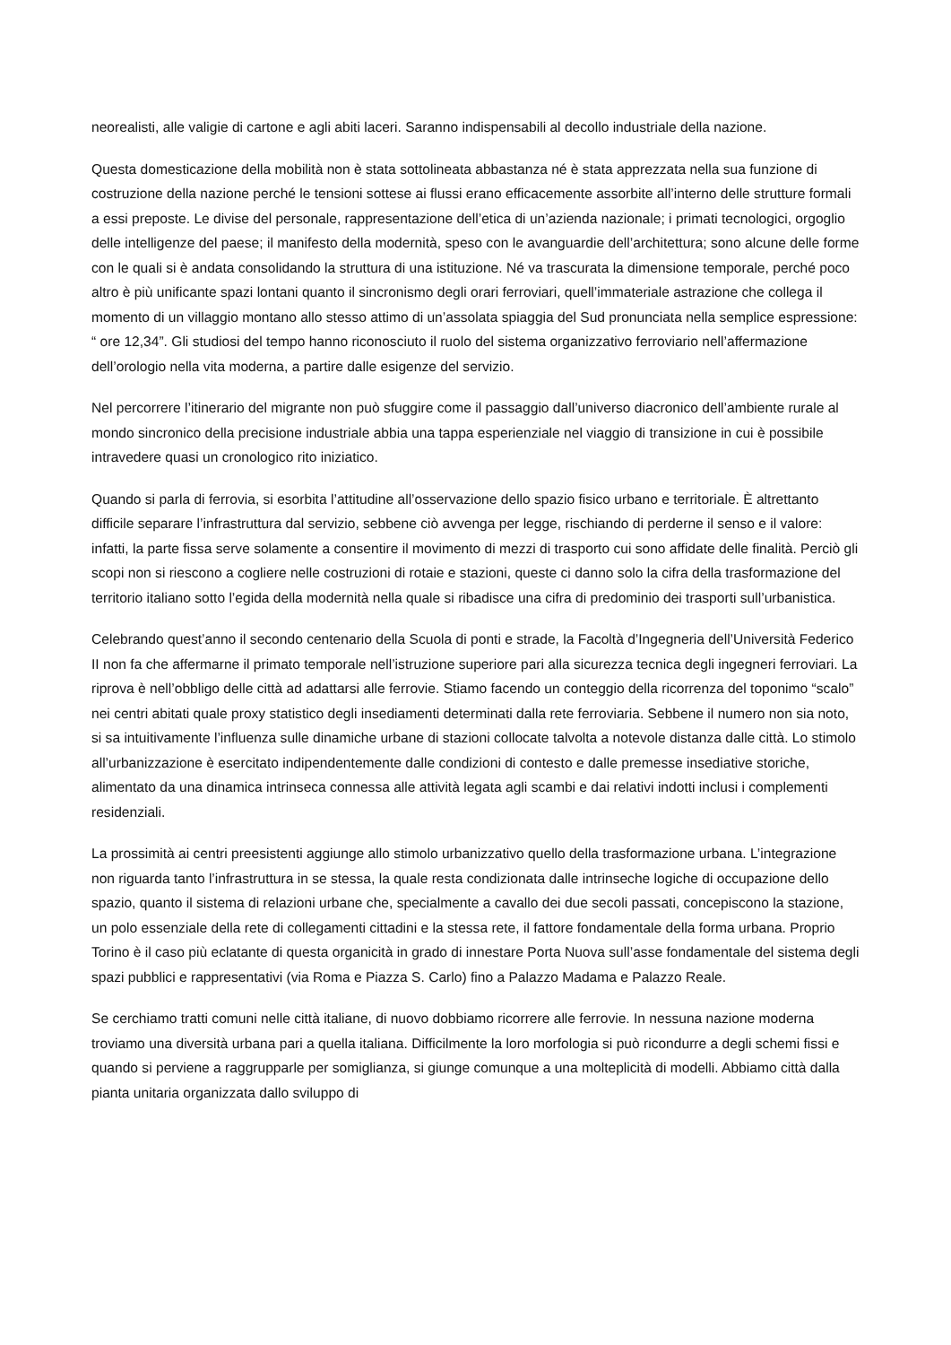neorealisti, alle valigie di cartone e agli abiti laceri. Saranno indispensabili al decollo industriale della nazione.
Questa domesticazione della mobilità non è stata sottolineata abbastanza né è stata apprezzata nella sua funzione di costruzione della nazione perché le tensioni sottese ai flussi erano efficacemente assorbite all’interno delle strutture formali a essi preposte. Le divise del personale, rappresentazione dell’etica di un’azienda nazionale; i primati tecnologici, orgoglio delle intelligenze del paese; il manifesto della modernità, speso con le avanguardie dell’architettura; sono alcune delle forme con le quali si è andata consolidando la struttura di una istituzione. Né va trascurata la dimensione temporale, perché poco altro è più unificante spazi lontani quanto il sincronismo degli orari ferroviari, quell’immateriale astrazione che collega il momento di un villaggio montano allo stesso attimo di un’assolata spiaggia del Sud pronunciata nella semplice espressione: “ ore 12,34”. Gli studiosi del tempo hanno riconosciuto il ruolo del sistema organizzativo ferroviario nell’affermazione dell’orologio nella vita moderna, a partire dalle esigenze del servizio.
Nel percorrere l’itinerario del migrante non può sfuggire come il passaggio dall’universo diacronico dell’ambiente rurale al mondo sincronico della precisione industriale abbia una tappa esperienziale nel viaggio di transizione in cui è possibile intravedere quasi un cronologico rito iniziatico.
Quando si parla di ferrovia, si esorbita l’attitudine all’osservazione dello spazio fisico urbano e territoriale. È altrettanto difficile separare l’infrastruttura dal servizio, sebbene ciò avvenga per legge, rischiando di perderne il senso e il valore: infatti, la parte fissa serve solamente a consentire il movimento di mezzi di trasporto cui sono affidate delle finalità. Perciò gli scopi non si riescono a cogliere nelle costruzioni di rotaie e stazioni, queste ci danno solo la cifra della trasformazione del territorio italiano sotto l’egida della modernità nella quale si ribadisce una cifra di predominio dei trasporti sull’urbanistica.
Celebrando quest’anno il secondo centenario della Scuola di ponti e strade, la Facoltà d’Ingegneria dell’Università Federico II non fa che affermarne il primato temporale nell’istruzione superiore pari alla sicurezza tecnica degli ingegneri ferroviari. La riprova è nell’obbligo delle città ad adattarsi alle ferrovie. Stiamo facendo un conteggio della ricorrenza del toponimo “scalo” nei centri abitati quale proxy statistico degli insediamenti determinati dalla rete ferroviaria. Sebbene il numero non sia noto, si sa intuitivamente l’influenza sulle dinamiche urbane di stazioni collocate talvolta a notevole distanza dalle città. Lo stimolo all’urbanizzazione è esercitato indipendentemente dalle condizioni di contesto e dalle premesse insediative storiche, alimentato da una dinamica intrinseca connessa alle attività legata agli scambi e dai relativi indotti inclusi i complementi residenziali.
La prossimità ai centri preesistenti aggiunge allo stimolo urbanizzativo quello della trasformazione urbana. L’integrazione non riguarda tanto l’infrastruttura in se stessa, la quale resta condizionata dalle intrinseche logiche di occupazione dello spazio, quanto il sistema di relazioni urbane che, specialmente a cavallo dei due secoli passati, concepiscono la stazione, un polo essenziale della rete di collegamenti cittadini e la stessa rete, il fattore fondamentale della forma urbana. Proprio Torino è il caso più eclatante di questa organicità in grado di innestare Porta Nuova sull’asse fondamentale del sistema degli spazi pubblici e rappresentativi (via Roma e Piazza S. Carlo) fino a Palazzo Madama e Palazzo Reale.
Se cerchiamo tratti comuni nelle città italiane, di nuovo dobbiamo ricorrere alle ferrovie. In nessuna nazione moderna troviamo una diversità urbana pari a quella italiana. Difficilmente la loro morfologia si può ricondurre a degli schemi fissi e quando si perviene a raggrupparle per somiglianza, si giunge comunque a una molteplicità di modelli. Abbiamo città dalla pianta unitaria organizzata dallo sviluppo di